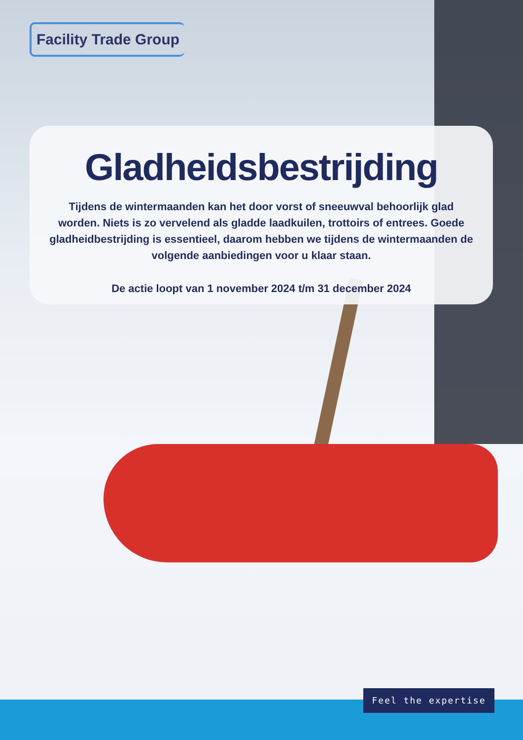Facility Trade Group
Gladheidsbestrijding
Tijdens de wintermaanden kan het door vorst of sneeuwval behoorlijk glad worden. Niets is zo vervelend als gladde laadkuilen, trottoirs of entrees. Goede gladheidbestrijding is essentieel, daarom hebben we tijdens de wintermaanden de volgende aanbiedingen voor u klaar staan.
De actie loopt van 1 november 2024 t/m 31 december 2024
Feel the expertise